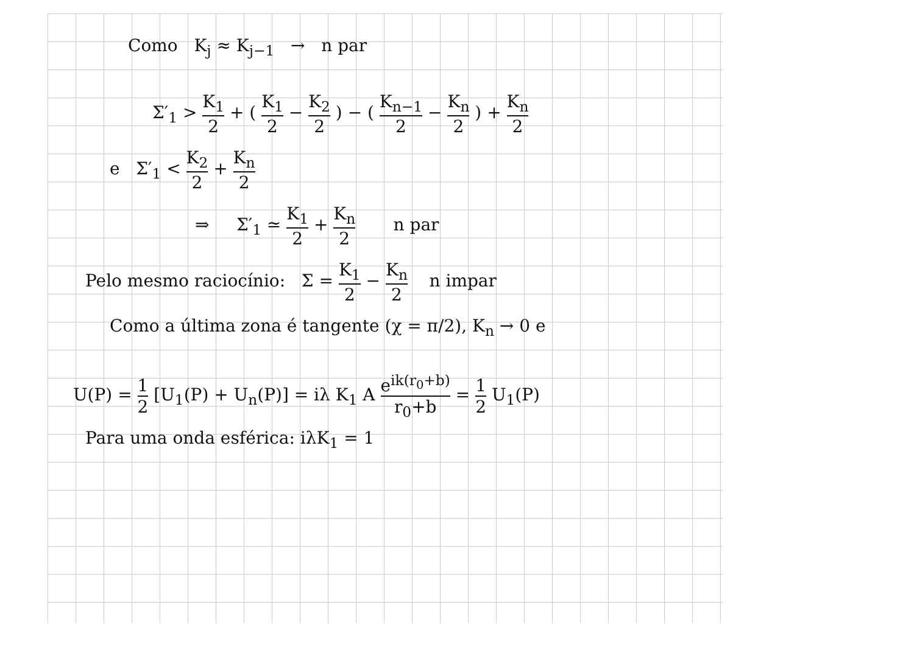Como K<sub>j</sub> ≈ K<sub>j−1</sub> → n par
Σ′<sub>1</sub> > K<sub>1</sub> 2 + ( K<sub>1</sub> 2 − K<sub>2</sub> 2 ) − ( K<sub>n−1</sub> 2 − K<sub>n</sub> 2 ) + K<sub>n</sub> 2
e Σ′<sub>1</sub> < K<sub>2</sub> 2 + K<sub>n</sub> 2
⇒ Σ′<sub>1</sub> ≃ K<sub>1</sub> 2 + K<sub>n</sub> 2 n par
Pelo mesmo raciocínio: Σ = K<sub>1</sub> 2 − K<sub>n</sub> 2 n impar
Como a última zona é tangente (χ = π/2), K<sub>n</sub> → 0 e
U(P) = 1 2 [U<sub>1</sub>(P) + U<sub>n</sub>(P)] = iλ K<sub>1</sub> A e<sup>ik(r<sub>0</sub>+b)</sup> r<sub>0</sub>+b = 1 2 U<sub>1</sub>(P)
Para uma onda esférica: iλK<sub>1</sub> = 1